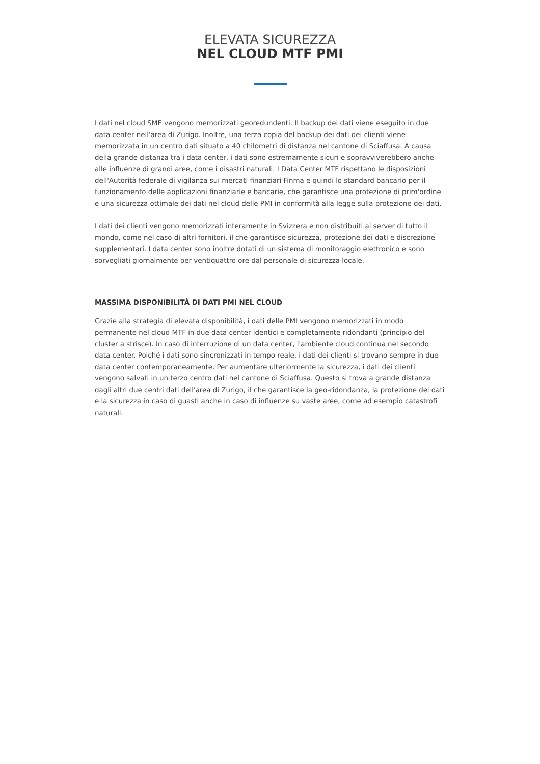ELEVATA SICUREZZA
NEL CLOUD MTF PMI
I dati nel cloud SME vengono memorizzati georedundenti. Il backup dei dati viene eseguito in due data center nell'area di Zurigo. Inoltre, una terza copia del backup dei dati dei clienti viene memorizzata in un centro dati situato a 40 chilometri di distanza nel cantone di Sciaffusa. A causa della grande distanza tra i data center, i dati sono estremamente sicuri e sopravviverebbero anche alle influenze di grandi aree, come i disastri naturali. I Data Center MTF rispettano le disposizioni dell'Autorità federale di vigilanza sui mercati finanziari Finma e quindi lo standard bancario per il funzionamento delle applicazioni finanziarie e bancarie, che garantisce una protezione di prim'ordine e una sicurezza ottimale dei dati nel cloud delle PMI in conformità alla legge sulla protezione dei dati.
I dati dei clienti vengono memorizzati interamente in Svizzera e non distribuiti ai server di tutto il mondo, come nel caso di altri fornitori, il che garantisce sicurezza, protezione dei dati e discrezione supplementari. I data center sono inoltre dotati di un sistema di monitoraggio elettronico e sono sorvegliati giornalmente per ventiquattro ore dal personale di sicurezza locale.
MASSIMA DISPONIBILITÀ DI DATI PMI NEL CLOUD
Grazie alla strategia di elevata disponibilità, i dati delle PMI vengono memorizzati in modo permanente nel cloud MTF in due data center identici e completamente ridondanti (principio del cluster a strisce). In caso di interruzione di un data center, l'ambiente cloud continua nel secondo data center. Poiché i dati sono sincronizzati in tempo reale, i dati dei clienti si trovano sempre in due data center contemporaneamente. Per aumentare ulteriormente la sicurezza, i dati dei clienti vengono salvati in un terzo centro dati nel cantone di Sciaffusa. Questo si trova a grande distanza dagli altri due centri dati dell'area di Zurigo, il che garantisce la geo-ridondanza, la protezione dei dati e la sicurezza in caso di guasti anche in caso di influenze su vaste aree, come ad esempio catastrofi naturali.